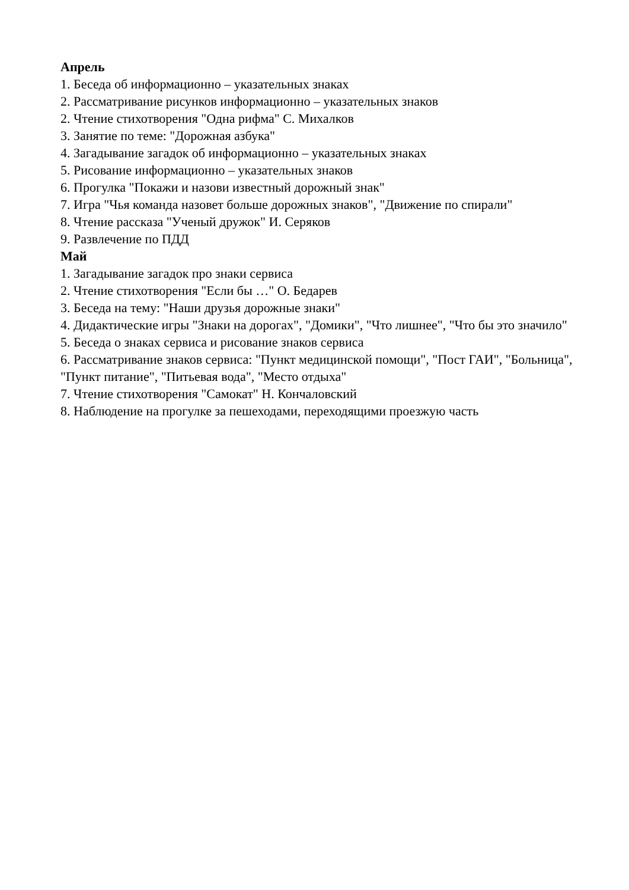Апрель
1. Беседа об информационно – указательных знаках
2. Рассматривание рисунков информационно – указательных знаков
2. Чтение стихотворения "Одна рифма" С. Михалков
3. Занятие по теме: "Дорожная азбука"
4. Загадывание загадок об информационно – указательных знаках
5. Рисование информационно – указательных знаков
6. Прогулка "Покажи и назови известный дорожный знак"
7. Игра "Чья команда назовет больше дорожных знаков", "Движение по спирали"
8. Чтение рассказа "Ученый дружок" И. Серяков
9. Развлечение по ПДД
Май
1. Загадывание загадок про знаки сервиса
2. Чтение стихотворения "Если бы …" О. Бедарев
3. Беседа на тему: "Наши друзья дорожные знаки"
4. Дидактические игры "Знаки на дорогах", "Домики", "Что лишнее", "Что бы это значило"
5. Беседа о знаках сервиса и рисование знаков сервиса
6. Рассматривание знаков сервиса: "Пункт медицинской помощи", "Пост ГАИ", "Больница", "Пункт питание", "Питьевая вода", "Место отдыха"
7. Чтение стихотворения "Самокат" Н. Кончаловский
8. Наблюдение на прогулке за пешеходами, переходящими проезжую часть